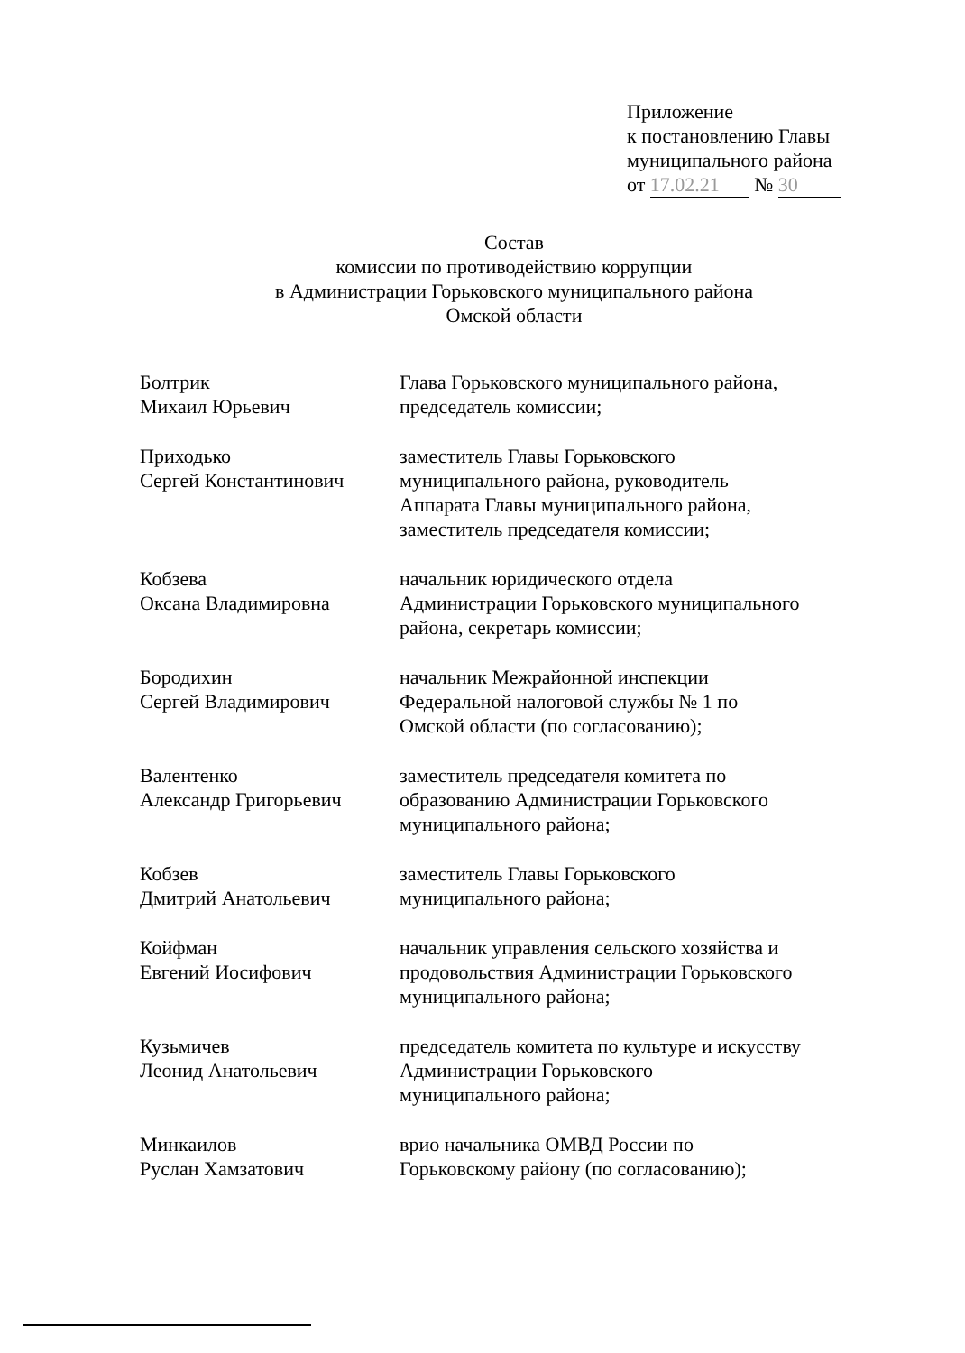Приложение
к постановлению Главы
муниципального района
от 17.02.21 № 30
Состав
комиссии по противодействию коррупции
в Администрации Горьковского муниципального района
Омской области
Болтрик
Михаил Юрьевич
Глава Горьковского муниципального района, председатель комиссии;
Приходько
Сергей Константинович
заместитель Главы Горьковского
муниципального района, руководитель
Аппарата Главы муниципального района,
заместитель председателя комиссии;
Кобзева
Оксана Владимировна
начальник юридического отдела
Администрации Горьковского муниципального
района, секретарь комиссии;
Бородихин
Сергей Владимирович
начальник Межрайонной инспекции
Федеральной налоговой службы № 1 по
Омской области (по согласованию);
Валентенко
Александр Григорьевич
заместитель председателя комитета по
образованию Администрации Горьковского
муниципального района;
Кобзев
Дмитрий Анатольевич
заместитель Главы Горьковского
муниципального района;
Койфман
Евгений Иосифович
начальник управления сельского хозяйства и
продовольствия Администрации Горьковского
муниципального района;
Кузьмичев
Леонид Анатольевич
председатель комитета по культуре и искусству
Администрации Горьковского
муниципального района;
Минкаилов
Руслан Хамзатович
врио начальника ОМВД России по
Горьковскому району (по согласованию);